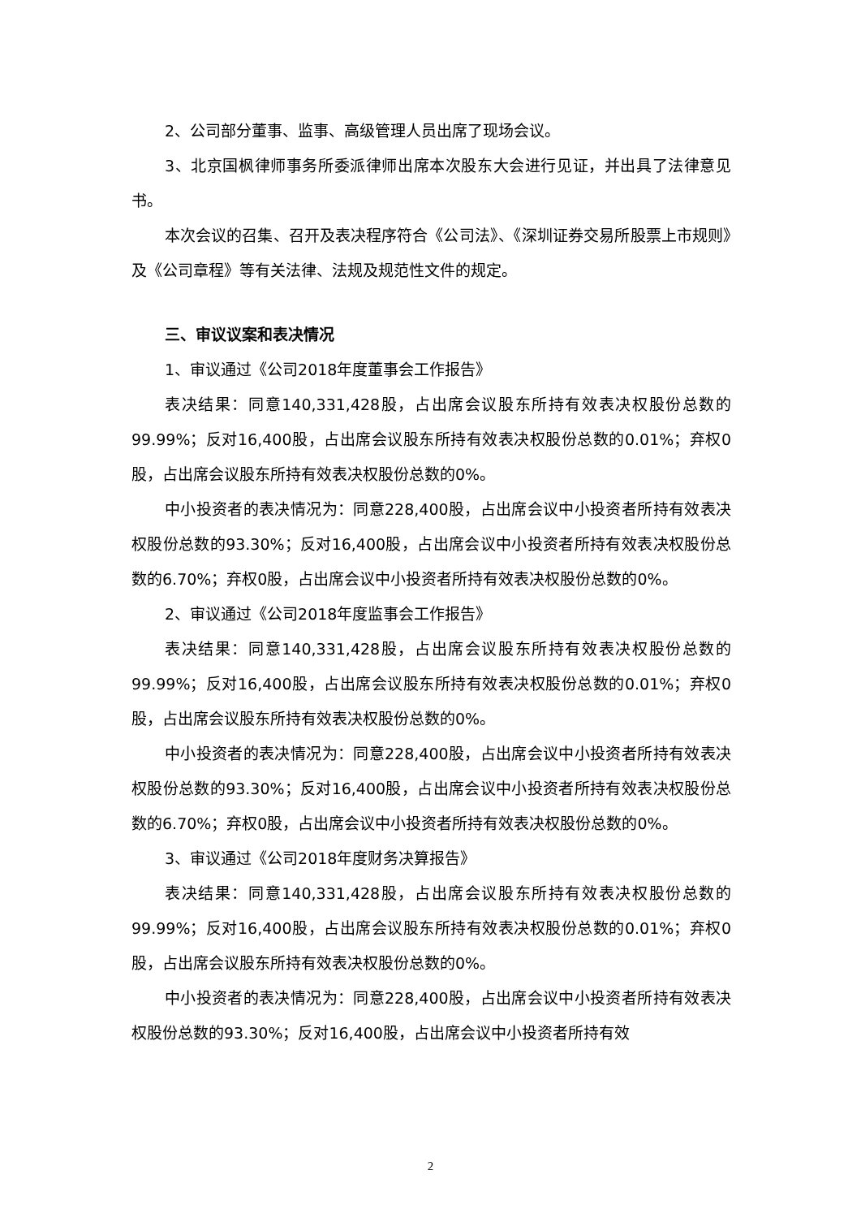2、公司部分董事、监事、高级管理人员出席了现场会议。
3、北京国枫律师事务所委派律师出席本次股东大会进行见证，并出具了法律意见书。
本次会议的召集、召开及表决程序符合《公司法》、《深圳证券交易所股票上市规则》及《公司章程》等有关法律、法规及规范性文件的规定。
三、审议议案和表决情况
1、审议通过《公司2018年度董事会工作报告》
表决结果：同意140,331,428股，占出席会议股东所持有效表决权股份总数的99.99%；反对16,400股，占出席会议股东所持有效表决权股份总数的0.01%；弃权0股，占出席会议股东所持有效表决权股份总数的0%。
中小投资者的表决情况为：同意228,400股，占出席会议中小投资者所持有效表决权股份总数的93.30%；反对16,400股，占出席会议中小投资者所持有效表决权股份总数的6.70%；弃权0股，占出席会议中小投资者所持有效表决权股份总数的0%。
2、审议通过《公司2018年度监事会工作报告》
表决结果：同意140,331,428股，占出席会议股东所持有效表决权股份总数的99.99%；反对16,400股，占出席会议股东所持有效表决权股份总数的0.01%；弃权0股，占出席会议股东所持有效表决权股份总数的0%。
中小投资者的表决情况为：同意228,400股，占出席会议中小投资者所持有效表决权股份总数的93.30%；反对16,400股，占出席会议中小投资者所持有效表决权股份总数的6.70%；弃权0股，占出席会议中小投资者所持有效表决权股份总数的0%。
3、审议通过《公司2018年度财务决算报告》
表决结果：同意140,331,428股，占出席会议股东所持有效表决权股份总数的99.99%；反对16,400股，占出席会议股东所持有效表决权股份总数的0.01%；弃权0股，占出席会议股东所持有效表决权股份总数的0%。
中小投资者的表决情况为：同意228,400股，占出席会议中小投资者所持有效表决权股份总数的93.30%；反对16,400股，占出席会议中小投资者所持有效
2